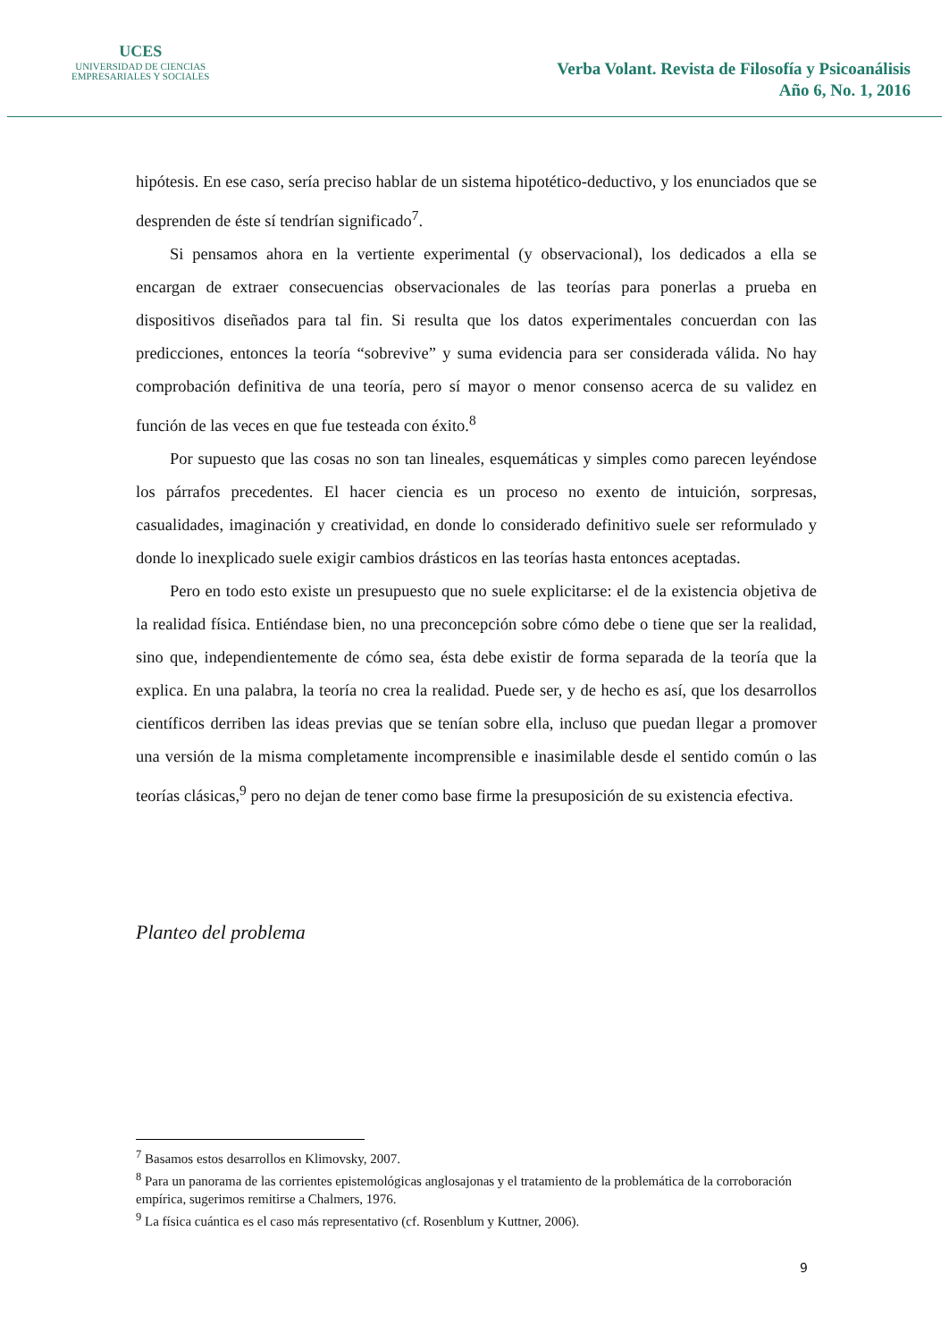UCES
UNIVERSIDAD DE CIENCIAS
EMPRESARIALES Y SOCIALES
Verba Volant. Revista de Filosofía y Psicoanálisis
Año 6, No. 1, 2016
hipótesis. En ese caso, sería preciso hablar de un sistema hipotético-deductivo, y los enunciados que se desprenden de éste sí tendrían significado<sup>7</sup>.
Si pensamos ahora en la vertiente experimental (y observacional), los dedicados a ella se encargan de extraer consecuencias observacionales de las teorías para ponerlas a prueba en dispositivos diseñados para tal fin. Si resulta que los datos experimentales concuerdan con las predicciones, entonces la teoría “sobrevive” y suma evidencia para ser considerada válida. No hay comprobación definitiva de una teoría, pero sí mayor o menor consenso acerca de su validez en función de las veces en que fue testeada con éxito.<sup>8</sup>
Por supuesto que las cosas no son tan lineales, esquemáticas y simples como parecen leyéndose los párrafos precedentes. El hacer ciencia es un proceso no exento de intuición, sorpresas, casualidades, imaginación y creatividad, en donde lo considerado definitivo suele ser reformulado y donde lo inexplicado suele exigir cambios drásticos en las teorías hasta entonces aceptadas.
Pero en todo esto existe un presupuesto que no suele explicitarse: el de la existencia objetiva de la realidad física. Entiéndase bien, no una preconcepción sobre cómo debe o tiene que ser la realidad, sino que, independientemente de cómo sea, ésta debe existir de forma separada de la teoría que la explica. En una palabra, la teoría no crea la realidad. Puede ser, y de hecho es así, que los desarrollos científicos derriben las ideas previas que se tenían sobre ella, incluso que puedan llegar a promover una versión de la misma completamente incomprensible e inasimilable desde el sentido común o las teorías clásicas,<sup>9</sup> pero no dejan de tener como base firme la presuposición de su existencia efectiva.
Planteo del problema
<sup>7</sup> Basamos estos desarrollos en Klimovsky, 2007.
<sup>8</sup> Para un panorama de las corrientes epistemológicas anglosajonas y el tratamiento de la problemática de la corroboración empírica, sugerimos remitirse a Chalmers, 1976.
<sup>9</sup> La física cuántica es el caso más representativo (cf. Rosenblum y Kuttner, 2006).
9